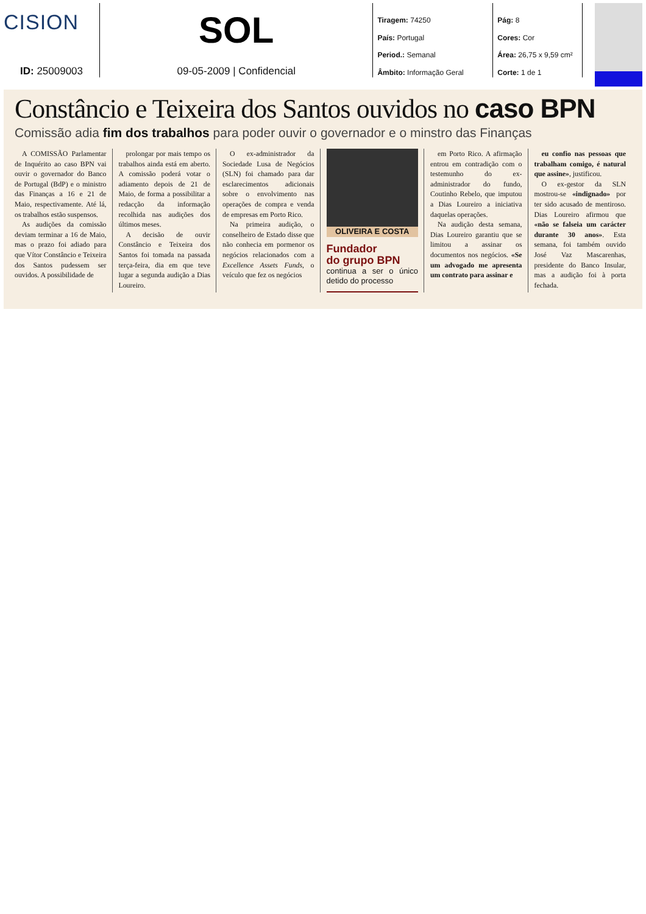CISION
ID: 25009003
SOL
09-05-2009 | Confidencial
Tiragem: 74250
País: Portugal
Period.: Semanal
Âmbito: Informação Geral
Pág: 8
Cores: Cor
Área: 26,75 x 9,59 cm²
Corte: 1 de 1
Constâncio e Teixeira dos Santos ouvidos no caso BPN
Comissão adia fim dos trabalhos para poder ouvir o governador e o minstro das Finanças
A COMISSÃO Parlamentar de Inquérito ao caso BPN vai ouvir o governador do Banco de Portugal (BdP) e o ministro das Finanças a 16 e 21 de Maio, respectivamente. Até lá, os trabalhos estão suspensos.
As audições da comissão deviam terminar a 16 de Maio, mas o prazo foi adiado para que Vítor Constâncio e Teixeira dos Santos pudessem ser ouvidos. A possibilidade de
prolongar por mais tempo os trabalhos ainda está em aberto. A comissão poderá votar o adiamento depois de 21 de Maio, de forma a possibilitar a redacção da informação recolhida nas audições dos últimos meses.
A decisão de ouvir Constâncio e Teixeira dos Santos foi tomada na passada terça-feira, dia em que teve lugar a segunda audição a Dias Loureiro.
O ex-administrador da Sociedade Lusa de Negócios (SLN) foi chamado para dar esclarecimentos adicionais sobre o envolvimento nas operações de compra e venda de empresas em Porto Rico.
Na primeira audição, o conselheiro de Estado disse que não conhecia em pormenor os negócios relacionados com a Excellence Assets Funds, o veículo que fez os negócios
OLIVEIRA E COSTA
Fundador
do grupo BPN
continua a ser o único detido do processo
em Porto Rico. A afirmação entrou em contradição com o testemunho do ex-administrador do fundo, Coutinho Rebelo, que imputou a Dias Loureiro a iniciativa daquelas operações.
Na audição desta semana, Dias Loureiro garantiu que se limitou a assinar os documentos nos negócios. «Se um advogado me apresenta um contrato para assinar e
eu confio nas pessoas que trabalham comigo, é natural que assine», justificou.
O ex-gestor da SLN mostrou-se «indignado» por ter sido acusado de mentiroso. Dias Loureiro afirmou que «não se falseia um carácter durante 30 anos». Esta semana, foi também ouvido José Vaz Mascarenhas, presidente do Banco Insular, mas a audição foi à porta fechada.